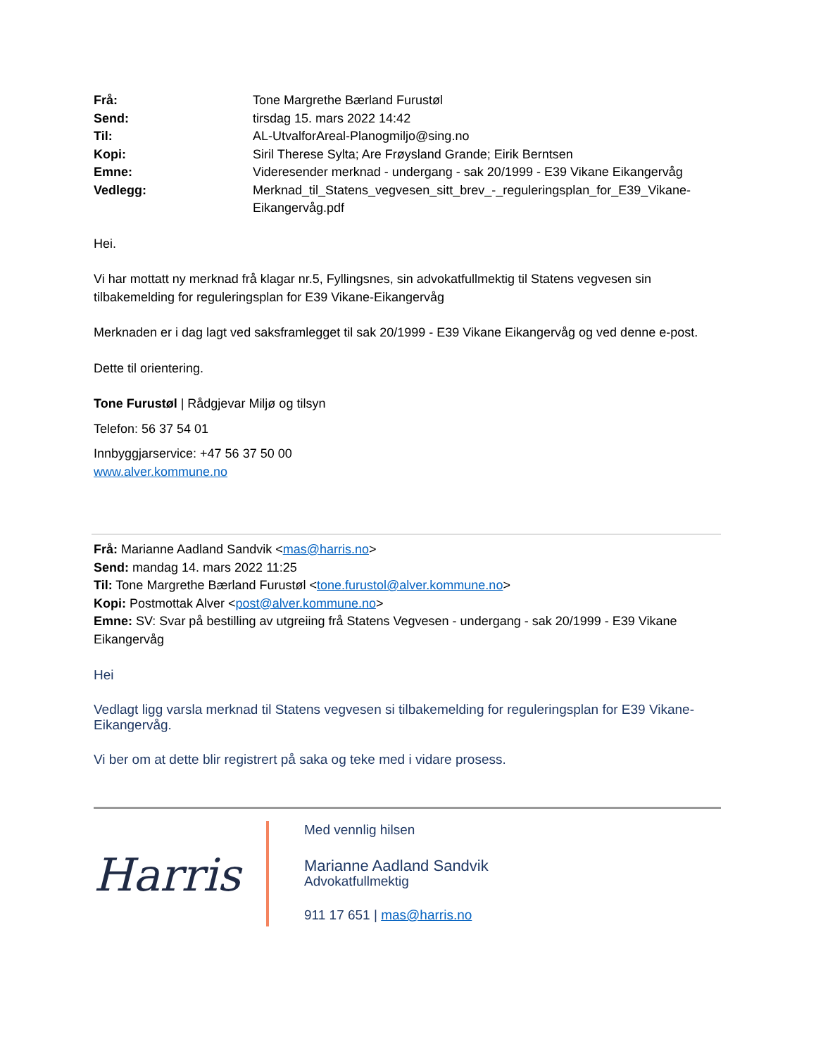| Frå: | Tone Margrethe Bærland Furustøl |
| Send: | tirsdag 15. mars 2022 14:42 |
| Til: | AL-UtvalforAreal-Planogmiljo@sing.no |
| Kopi: | Siril Therese Sylta; Are Frøysland Grande; Eirik Berntsen |
| Emne: | Videresender merknad - undergang - sak 20/1999 - E39 Vikane Eikangervåg |
| Vedlegg: | Merknad_til_Statens_vegvesen_sitt_brev_-_reguleringsplan_for_E39_Vikane-Eikangervåg.pdf |
Hei.
Vi har mottatt ny merknad frå klagar nr.5, Fyllingsnes, sin advokatfullmektig til Statens vegvesen sin tilbakemelding for reguleringsplan for E39 Vikane-Eikangervåg
Merknaden er i dag lagt ved saksframlegget til sak 20/1999 - E39 Vikane Eikangervåg og ved denne e-post.
Dette til orientering.
Tone Furustøl | Rådgjevar Miljø og tilsyn
Telefon: 56 37 54 01
Innbyggjarservice: +47 56 37 50 00
www.alver.kommune.no
Frå: Marianne Aadland Sandvik <mas@harris.no>
Send: mandag 14. mars 2022 11:25
Til: Tone Margrethe Bærland Furustøl <tone.furustol@alver.kommune.no>
Kopi: Postmottak Alver <post@alver.kommune.no>
Emne: SV: Svar på bestilling av utgreiing frå Statens Vegvesen - undergang - sak 20/1999 - E39 Vikane Eikangervåg
Hei
Vedlagt ligg varsla merknad til Statens vegvesen si tilbakemelding for reguleringsplan for E39 Vikane-Eikangervåg.
Vi ber om at dette blir registrert på saka og teke med i vidare prosess.
Harris
Med vennlig hilsen
Marianne Aadland Sandvik
Advokatfullmektig
911 17 651 | mas@harris.no